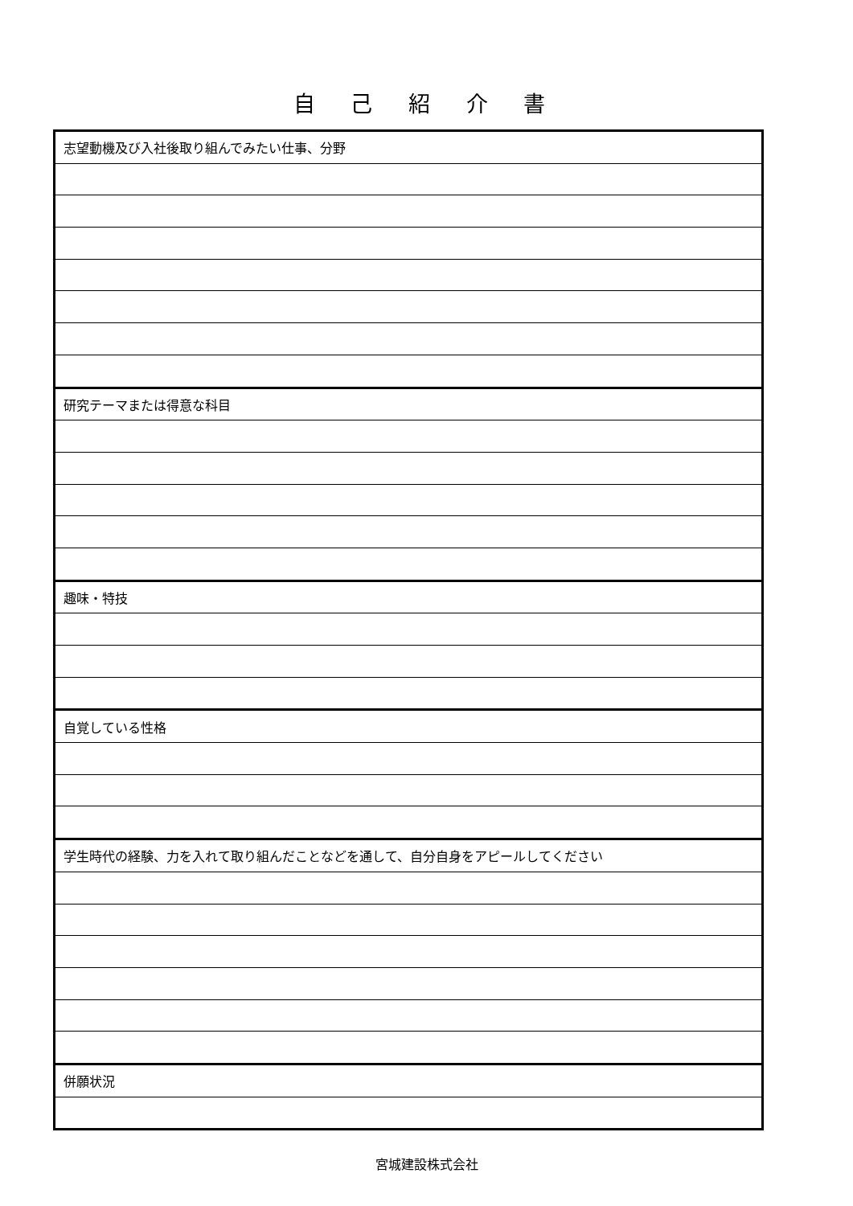自 己 紹 介 書
| 志望動機及び入社後取り組んでみたい仕事、分野 |
| 研究テーマまたは得意な科目 |
| 趣味・特技 |
| 自覚している性格 |
| 学生時代の経験、力を入れて取り組んだことなどを通して、自分自身をアピールしてください |
| 併願状況 |
宮城建設株式会社